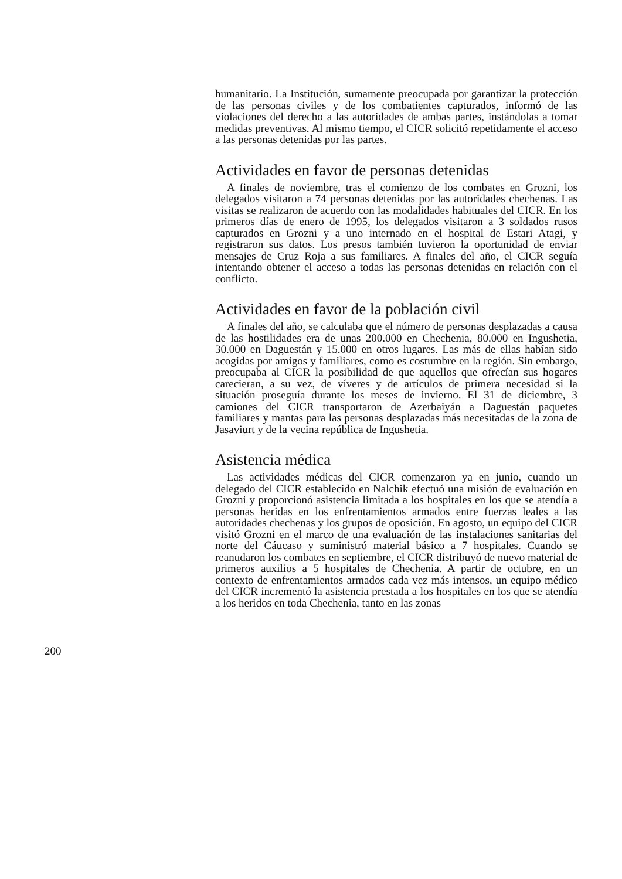humanitario. La Institución, sumamente preocupada por garantizar la protección de las personas civiles y de los combatientes capturados, informó de las violaciones del derecho a las autoridades de ambas partes, instándolas a tomar medidas preventivas. Al mismo tiempo, el CICR solicitó repetidamente el acceso a las personas detenidas por las partes.
Actividades en favor de personas detenidas
A finales de noviembre, tras el comienzo de los combates en Grozni, los delegados visitaron a 74 personas detenidas por las autoridades chechenas. Las visitas se realizaron de acuerdo con las modalidades habituales del CICR. En los primeros días de enero de 1995, los delegados visitaron a 3 soldados rusos capturados en Grozni y a uno internado en el hospital de Estari Atagi, y registraron sus datos. Los presos también tuvieron la oportunidad de enviar mensajes de Cruz Roja a sus familiares. A finales del año, el CICR seguía intentando obtener el acceso a todas las personas detenidas en relación con el conflicto.
Actividades en favor de la población civil
A finales del año, se calculaba que el número de personas desplazadas a causa de las hostilidades era de unas 200.000 en Chechenia, 80.000 en Ingushetia, 30.000 en Daguestán y 15.000 en otros lugares. Las más de ellas habían sido acogidas por amigos y familiares, como es costumbre en la región. Sin embargo, preocupaba al CICR la posibilidad de que aquellos que ofrecían sus hogares carecieran, a su vez, de víveres y de artículos de primera necesidad si la situación proseguía durante los meses de invierno. El 31 de diciembre, 3 camiones del CICR transportaron de Azerbaiyán a Daguestán paquetes familiares y mantas para las personas desplazadas más necesitadas de la zona de Jasaviurt y de la vecina república de Ingushetia.
Asistencia médica
Las actividades médicas del CICR comenzaron ya en junio, cuando un delegado del CICR establecido en Nalchik efectuó una misión de evaluación en Grozni y proporcionó asistencia limitada a los hospitales en los que se atendía a personas heridas en los enfrentamientos armados entre fuerzas leales a las autoridades chechenas y los grupos de oposición. En agosto, un equipo del CICR visitó Grozni en el marco de una evaluación de las instalaciones sanitarias del norte del Cáucaso y suministró material básico a 7 hospitales. Cuando se reanudaron los combates en septiembre, el CICR distribuyó de nuevo material de primeros auxilios a 5 hospitales de Chechenia. A partir de octubre, en un contexto de enfrentamientos armados cada vez más intensos, un equipo médico del CICR incrementó la asistencia prestada a los hospitales en los que se atendía a los heridos en toda Chechenia, tanto en las zonas
200